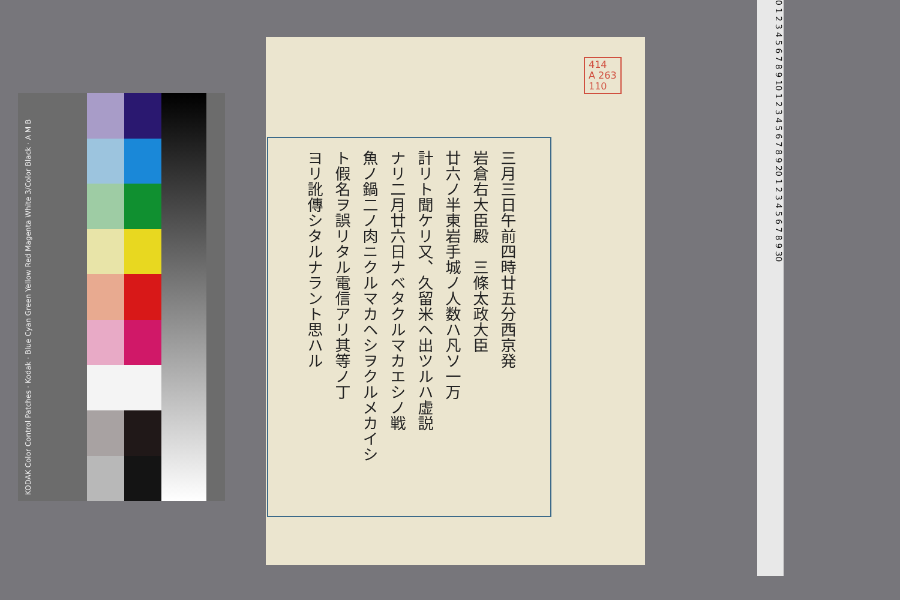KODAK Color Control Patches · Kodak · Blue Cyan Green Yellow Red Magenta White 3/Color Black · A M B
414
A 263
110
三月三日午前四時廿五分西京発
岩倉右大臣殿　三條太政大臣
廿六ノ半東岩手城ノ人数ハ凡ソ一万
計リト聞ケリ又、久留米ヘ出ツルハ虚説
ナリ二月廿六日ナベタクルマカエシノ戦
魚ノ鍋二ノ肉ニクルマカヘシヲクルメカイシ
ト假名ヲ誤リタル電信アリ其等ノ丁
ヨリ訛傳シタルナラント思ハル
0 1 2 3 4 5 6 7 8 9 10 1 2 3 4 5 6 7 8 9 20 1 2 3 4 5 6 7 8 9 30